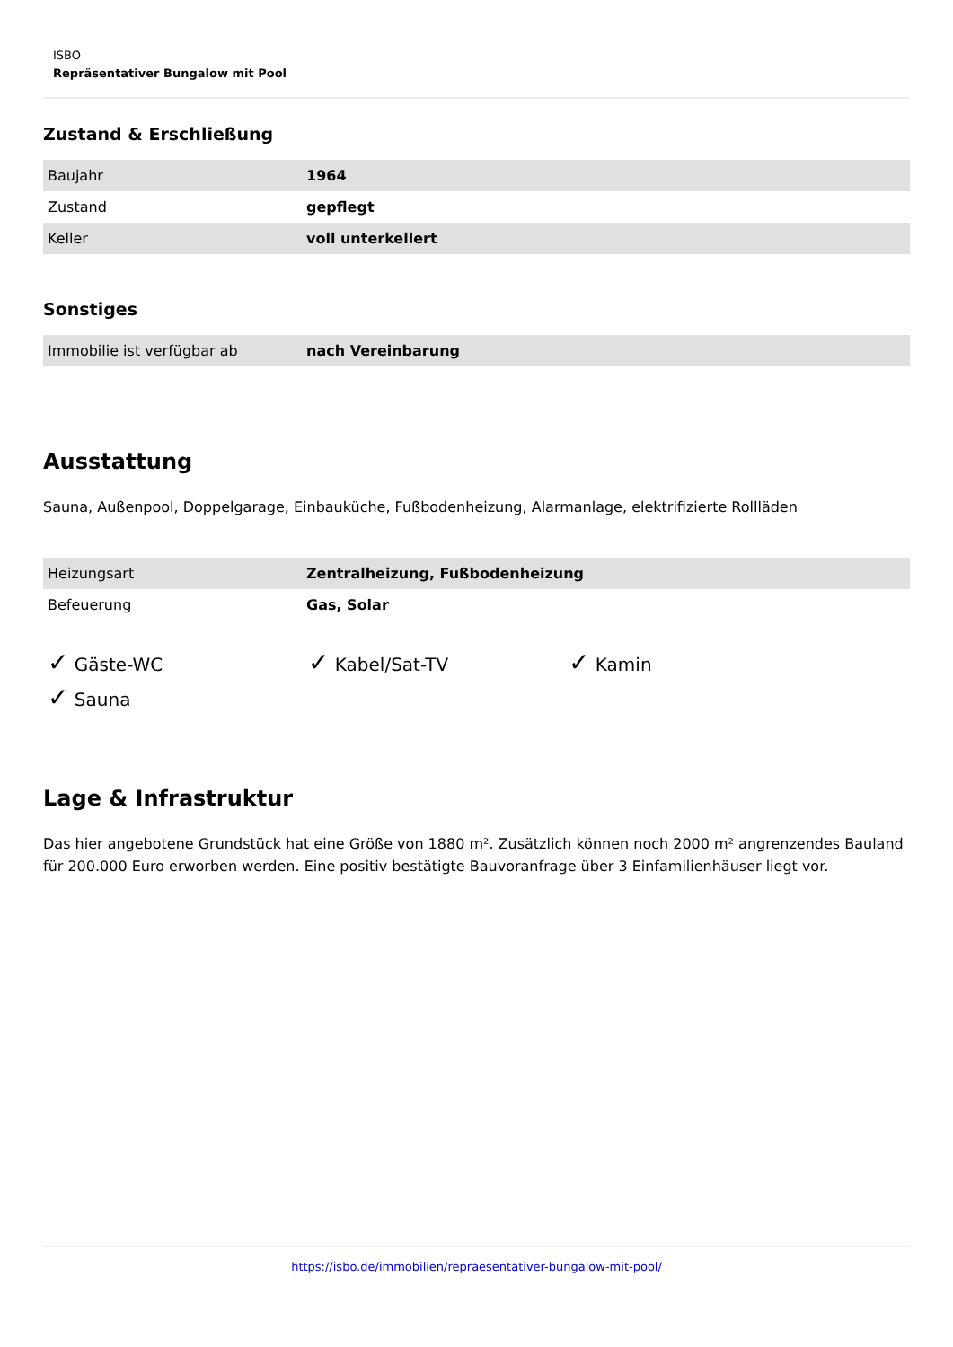ISBO
Repräsentativer Bungalow mit Pool
Zustand & Erschließung
| Baujahr | 1964 |
| Zustand | gepflegt |
| Keller | voll unterkellert |
Sonstiges
| Immobilie ist verfügbar ab | nach Vereinbarung |
Ausstattung
Sauna, Außenpool, Doppelgarage, Einbauküche, Fußbodenheizung, Alarmanlage, elektrifizierte Rollläden
| Heizungsart | Zentralheizung, Fußbodenheizung |
| Befeuerung | Gas, Solar |
✓ Gäste-WC ✓ Kabel/Sat-TV ✓ Kamin ✓ Sauna
Lage & Infrastruktur
Das hier angebotene Grundstück hat eine Größe von 1880 m². Zusätzlich können noch 2000 m² angrenzendes Bauland für 200.000 Euro erworben werden. Eine positiv bestätigte Bauvoranfrage über 3 Einfamilienhäuser liegt vor.
https://isbo.de/immobilien/repraesentativer-bungalow-mit-pool/